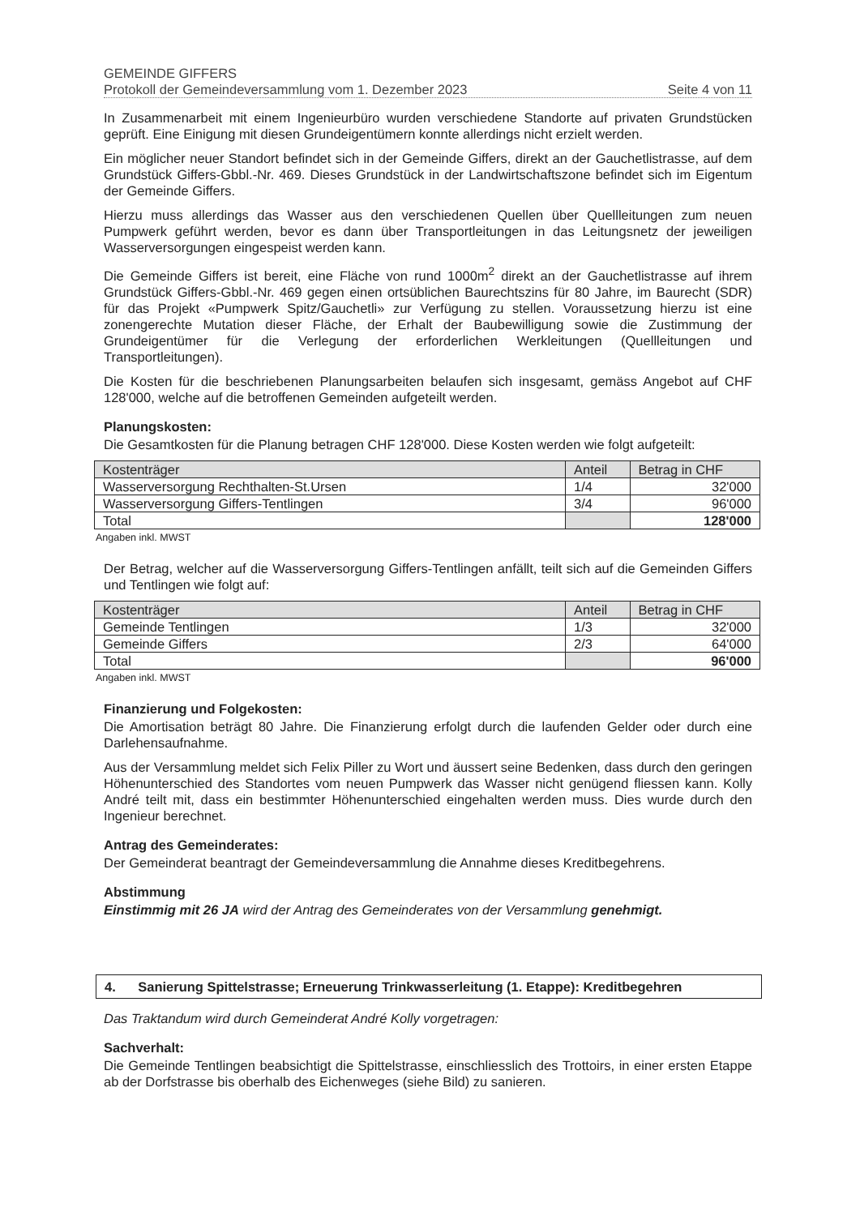GEMEINDE GIFFERS
Protokoll der Gemeindeversammlung vom 1. Dezember 2023 Seite 4 von 11
In Zusammenarbeit mit einem Ingenieurbüro wurden verschiedene Standorte auf privaten Grundstücken geprüft. Eine Einigung mit diesen Grundeigentümern konnte allerdings nicht erzielt werden.
Ein möglicher neuer Standort befindet sich in der Gemeinde Giffers, direkt an der Gauchetlistrasse, auf dem Grundstück Giffers-Gbbl.-Nr. 469. Dieses Grundstück in der Landwirtschaftszone befindet sich im Eigentum der Gemeinde Giffers.
Hierzu muss allerdings das Wasser aus den verschiedenen Quellen über Quellleitungen zum neuen Pumpwerk geführt werden, bevor es dann über Transportleitungen in das Leitungsnetz der jeweiligen Wasserversorgungen eingespeist werden kann.
Die Gemeinde Giffers ist bereit, eine Fläche von rund 1000m<sup>2</sup> direkt an der Gauchetlistrasse auf ihrem Grundstück Giffers-Gbbl.-Nr. 469 gegen einen ortsüblichen Baurechtszins für 80 Jahre, im Baurecht (SDR) für das Projekt «Pumpwerk Spitz/Gauchetli» zur Verfügung zu stellen. Voraussetzung hierzu ist eine zonengerechte Mutation dieser Fläche, der Erhalt der Baubewilligung sowie die Zustimmung der Grundeigentümer für die Verlegung der erforderlichen Werkleitungen (Quellleitungen und Transportleitungen).
Die Kosten für die beschriebenen Planungsarbeiten belaufen sich insgesamt, gemäss Angebot auf CHF 128'000, welche auf die betroffenen Gemeinden aufgeteilt werden.
Planungskosten:
Die Gesamtkosten für die Planung betragen CHF 128'000. Diese Kosten werden wie folgt aufgeteilt:
| Kostenträger | Anteil | Betrag in CHF |
| --- | --- | --- |
| Wasserversorgung Rechthalten-St.Ursen | 1/4 | 32'000 |
| Wasserversorgung Giffers-Tentlingen | 3/4 | 96'000 |
| Total | | 128'000 |
Angaben inkl. MWST
Der Betrag, welcher auf die Wasserversorgung Giffers-Tentlingen anfällt, teilt sich auf die Gemeinden Giffers und Tentlingen wie folgt auf:
| Kostenträger | Anteil | Betrag in CHF |
| --- | --- | --- |
| Gemeinde Tentlingen | 1/3 | 32'000 |
| Gemeinde Giffers | 2/3 | 64'000 |
| Total | | 96'000 |
Angaben inkl. MWST
Finanzierung und Folgekosten:
Die Amortisation beträgt 80 Jahre. Die Finanzierung erfolgt durch die laufenden Gelder oder durch eine Darlehensaufnahme.
Aus der Versammlung meldet sich Felix Piller zu Wort und äussert seine Bedenken, dass durch den geringen Höhenunterschied des Standortes vom neuen Pumpwerk das Wasser nicht genügend fliessen kann. Kolly André teilt mit, dass ein bestimmter Höhenunterschied eingehalten werden muss. Dies wurde durch den Ingenieur berechnet.
Antrag des Gemeinderates:
Der Gemeinderat beantragt der Gemeindeversammlung die Annahme dieses Kreditbegehrens.
Abstimmung
Einstimmig mit 26 JA wird der Antrag des Gemeinderates von der Versammlung genehmigt.
4. Sanierung Spittelstrasse; Erneuerung Trinkwasserleitung (1. Etappe): Kreditbegehren
Das Traktandum wird durch Gemeinderat André Kolly vorgetragen:
Sachverhalt:
Die Gemeinde Tentlingen beabsichtigt die Spittelstrasse, einschliesslich des Trottoirs, in einer ersten Etappe ab der Dorfstrasse bis oberhalb des Eichenweges (siehe Bild) zu sanieren.